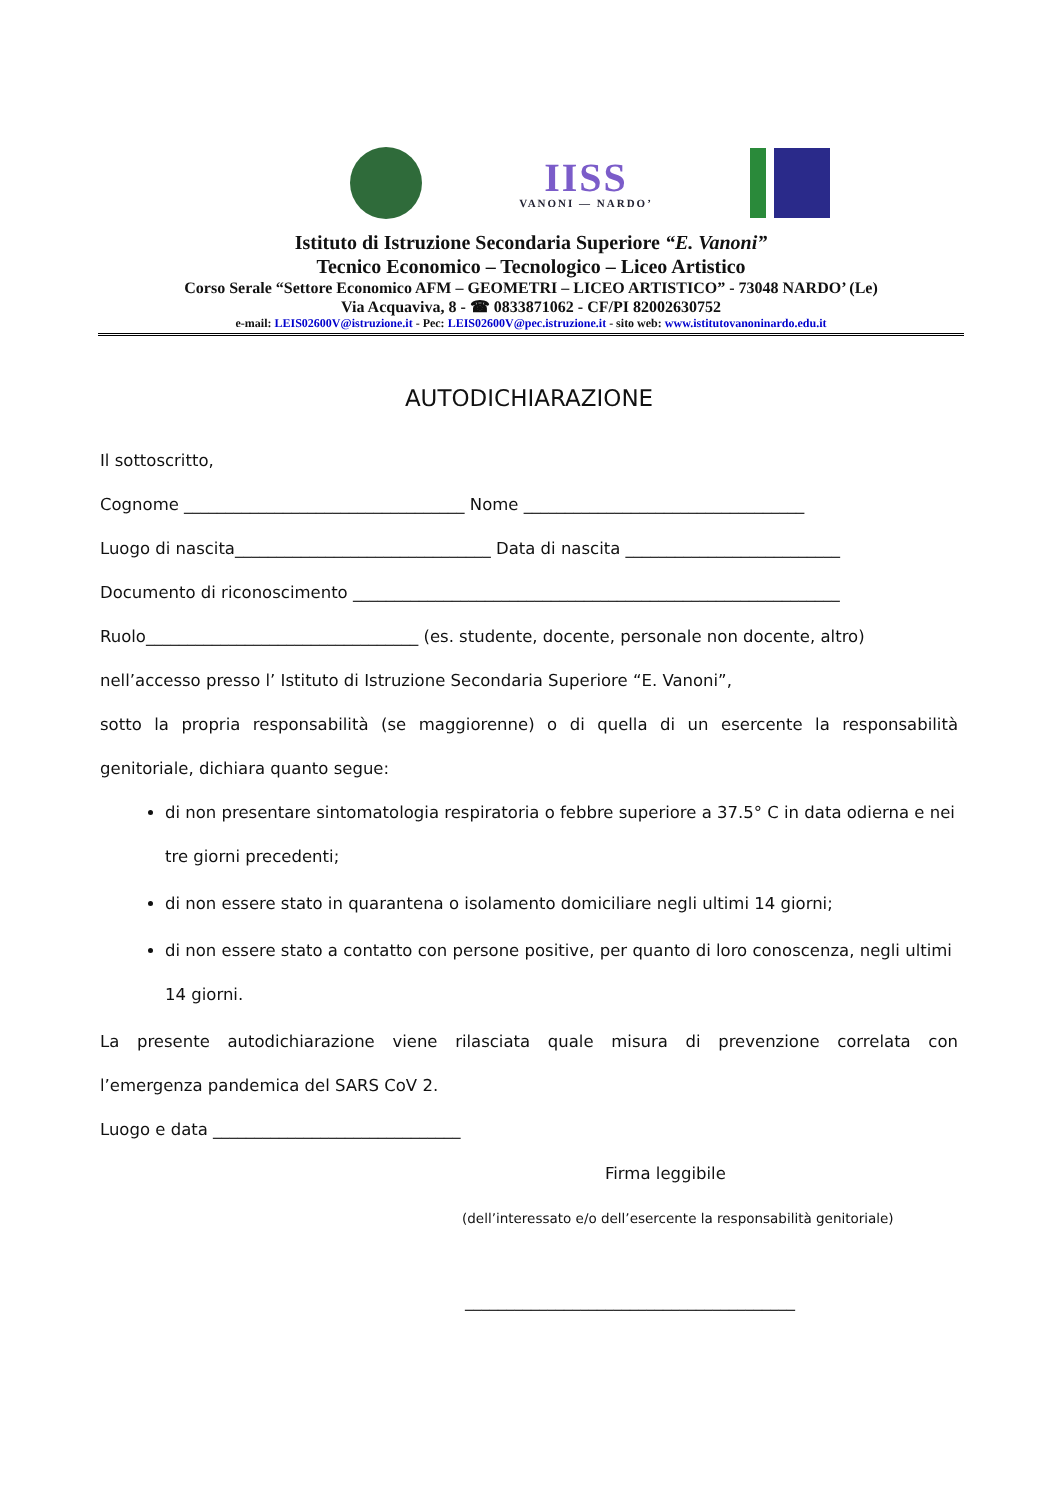IISS
VANONI — NARDO’
Istituto di Istruzione Secondaria Superiore “E. Vanoni”
Tecnico Economico – Tecnologico – Liceo Artistico
Corso Serale “Settore Economico AFM – GEOMETRI – LICEO ARTISTICO” - 73048 NARDO’ (Le)
Via Acquaviva, 8 - ☎ 0833871062 - CF/PI 82002630752
e-mail: LEIS02600V@istruzione.it - Pec: LEIS02600V@pec.istruzione.it - sito web: www.istitutovanoninardo.edu.it
AUTODICHIARAZIONE
Il sottoscritto,
Cognome __________________________________ Nome __________________________________
Luogo di nascita_______________________________ Data di nascita __________________________
Documento di riconoscimento ___________________________________________________________
Ruolo_________________________________ (es. studente, docente, personale non docente, altro)
nell’accesso presso l’ Istituto di Istruzione Secondaria Superiore “E. Vanoni”,
sotto la propria responsabilità (se maggiorenne) o di quella di un esercente la responsabilità
genitoriale, dichiara quanto segue:
di non presentare sintomatologia respiratoria o febbre superiore a 37.5° C in data odierna e nei tre giorni precedenti;
di non essere stato in quarantena o isolamento domiciliare negli ultimi 14 giorni;
di non essere stato a contatto con persone positive, per quanto di loro conoscenza, negli ultimi 14 giorni.
La presente autodichiarazione viene rilasciata quale misura di prevenzione correlata con
l’emergenza pandemica del SARS CoV 2.
Luogo e data ______________________________
Firma leggibile
(dell’interessato e/o dell’esercente la responsabilità genitoriale)
________________________________________